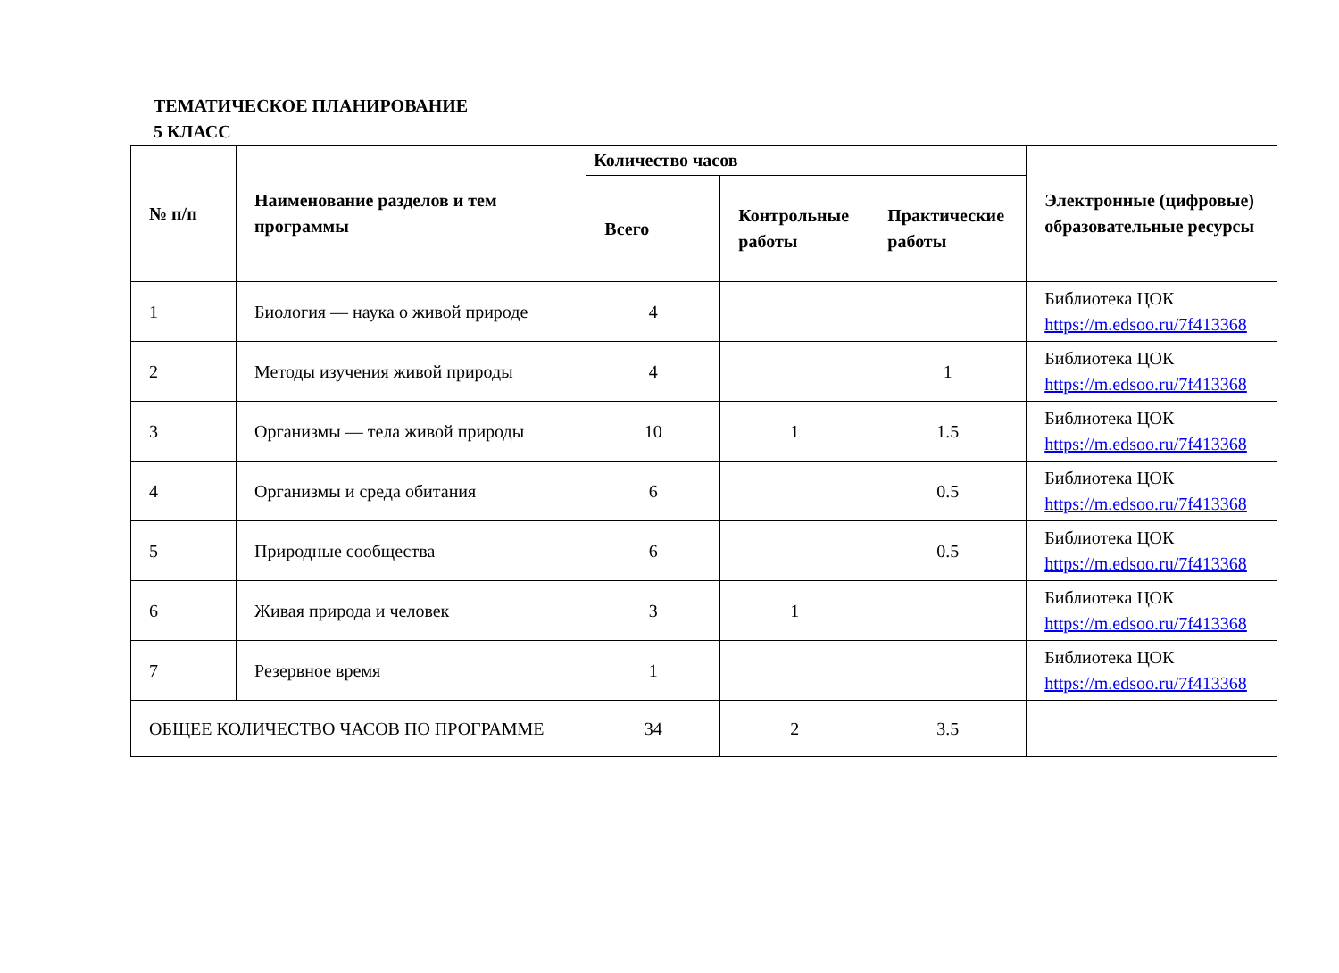ТЕМАТИЧЕСКОЕ ПЛАНИРОВАНИЕ
5 КЛАСС
| № п/п | Наименование разделов и тем программы | Количество часов | | | Электронные (цифровые) образовательные ресурсы |
| --- | --- | --- | --- | --- | --- |
| | | Всего | Контрольные работы | Практические работы | |
| 1 | Биология — наука о живой природе | 4 | | | Библиотека ЦОК https://m.edsoo.ru/7f413368 |
| 2 | Методы изучения живой природы | 4 | | 1 | Библиотека ЦОК https://m.edsoo.ru/7f413368 |
| 3 | Организмы — тела живой природы | 10 | 1 | 1.5 | Библиотека ЦОК https://m.edsoo.ru/7f413368 |
| 4 | Организмы и среда обитания | 6 | | 0.5 | Библиотека ЦОК https://m.edsoo.ru/7f413368 |
| 5 | Природные сообщества | 6 | | 0.5 | Библиотека ЦОК https://m.edsoo.ru/7f413368 |
| 6 | Живая природа и человек | 3 | 1 | | Библиотека ЦОК https://m.edsoo.ru/7f413368 |
| 7 | Резервное время | 1 | | | Библиотека ЦОК https://m.edsoo.ru/7f413368 |
| ОБЩЕЕ КОЛИЧЕСТВО ЧАСОВ ПО ПРОГРАММЕ | | 34 | 2 | 3.5 | |